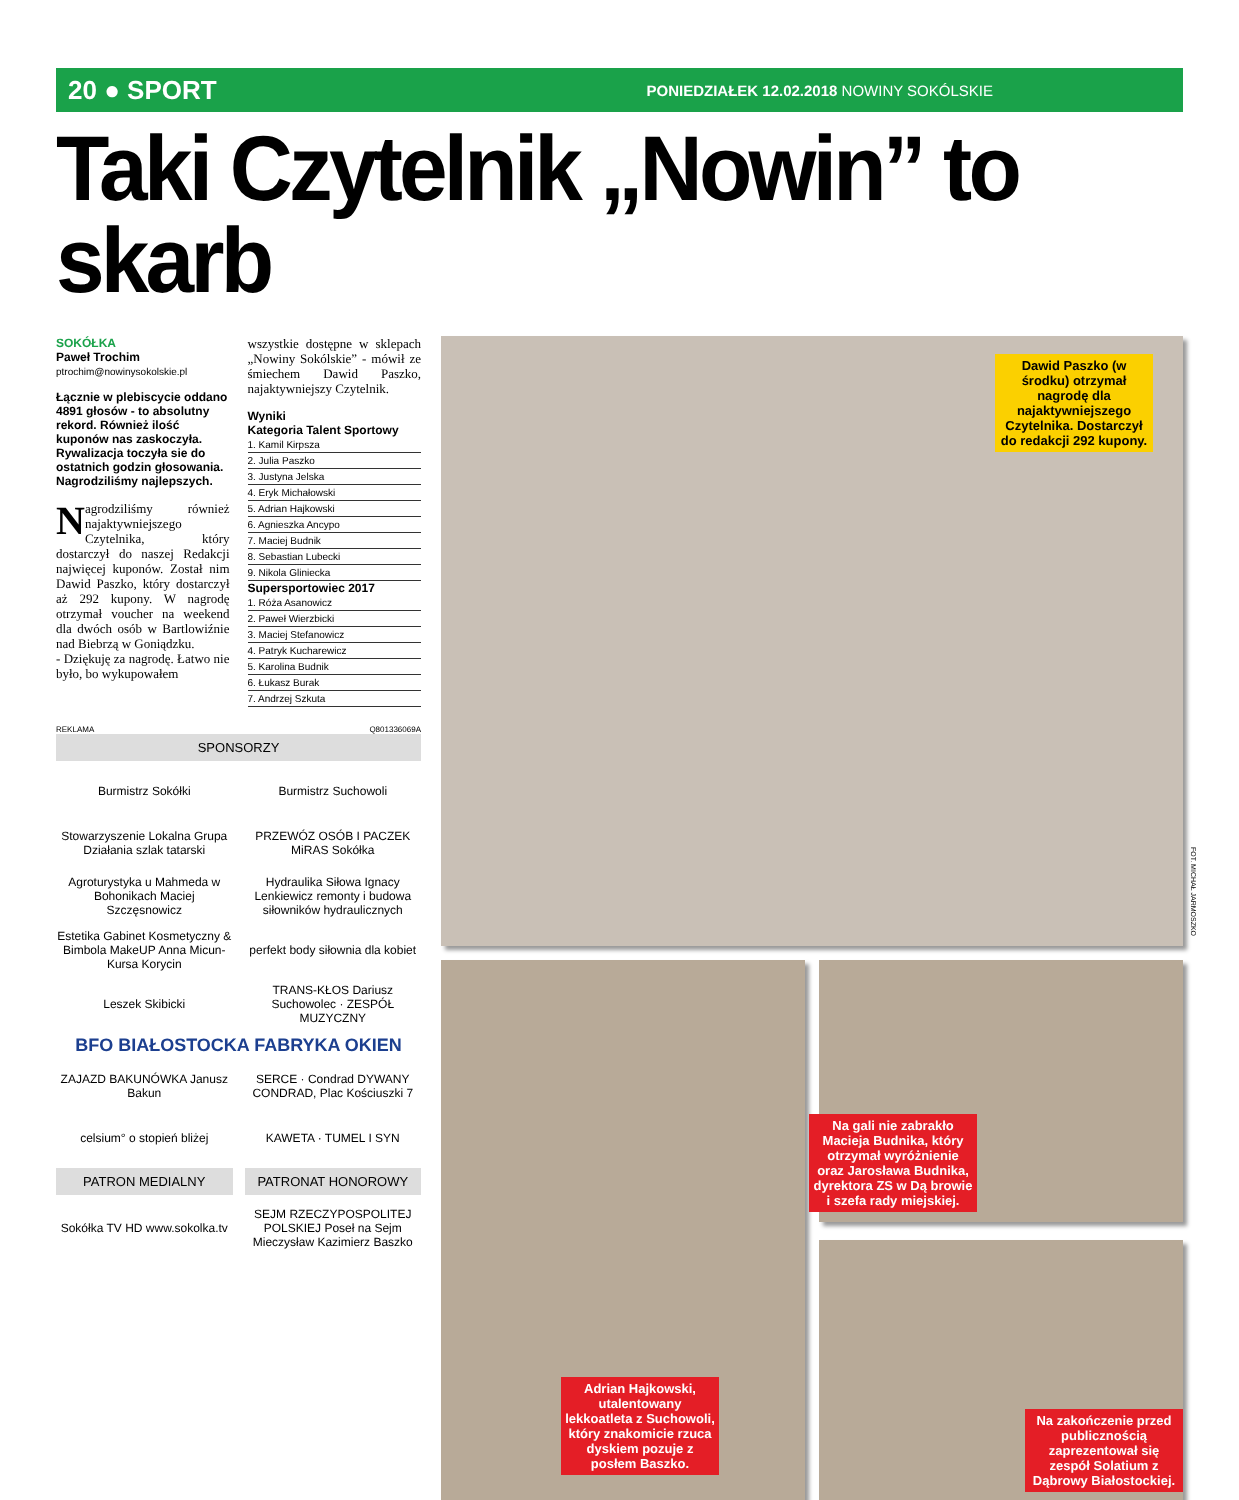20 ● SPORT PONIEDZIAŁEK 12.02.2018 NOWINY SOKÓLSKIE
Taki Czytelnik „Nowin” to skarb
SOKÓŁKA
Paweł Trochim
ptrochim@nowinysokolskie.pl
Łącznie w plebiscycie oddano 4891 głosów - to absolutny rekord. Również ilość kuponów nas zaskoczyła. Rywalizacja toczyła sie do ostatnich godzin głosowania. Nagrodziliśmy najlepszych.
Nagrodziliśmy również najaktywniejszego Czytelnika, który dostarczył do naszej Redakcji najwięcej kuponów. Został nim Dawid Paszko, który dostarczył aż 292 kupony. W nagrodę otrzymał voucher na weekend dla dwóch osób w Bartlowiźnie nad Biebrzą w Goniądzku.
- Dziękuję za nagrodę. Łatwo nie było, bo wykupowałem
wszystkie dostępne w sklepach „Nowiny Sokólskie” - mówił ze śmiechem Dawid Paszko, najaktywniejszy Czytelnik.
Wyniki
Kategoria Talent Sportowy
1. Kamil Kirpsza
2. Julia Paszko
3. Justyna Jelska
4. Eryk Michałowski
5. Adrian Hajkowski
6. Agnieszka Ancypo
7. Maciej Budnik
8. Sebastian Lubecki
9. Nikola Gliniecka
Supersportowiec 2017
1. Róża Asanowicz
2. Paweł Wierzbicki
3. Maciej Stefanowicz
4. Patryk Kucharewicz
5. Karolina Budnik
6. Łukasz Burak
7. Andrzej Szkuta
REKLAMA Q801336069A
SPONSORZY
Burmistrz Sokółki
Burmistrz Suchowoli
Stowarzyszenie Lokalna Grupa Działania szlak tatarski
PRZEWÓZ OSÓB I PACZEK MiRAS Sokółka
Agroturystyka u Mahmeda w Bohonikach Maciej Szczęsnowicz
Hydraulika Siłowa Ignacy Lenkiewicz remonty i budowa siłowników hydraulicznych
Estetika Gabinet Kosmetyczny & Bimbola MakeUP Anna Micun-Kursa Korycin
perfekt body siłownia dla kobiet
Leszek Skibicki
TRANS-KŁOS Dariusz Suchowolec · ZESPÓŁ MUZYCZNY
BFO BIAŁOSTOCKA FABRYKA OKIEN
ZAJAZD BAKUNÓWKA Janusz Bakun
SERCE · Condrad DYWANY CONDRAD, Plac Kościuszki 7
celsium° o stopień bliżej
KAWETA · TUMEL I SYN
PATRON MEDIALNY
PATRONAT HONOROWY
Sokółka TV HD www.sokolka.tv
SEJM RZECZYPOSPOLITEJ POLSKIEJ Poseł na Sejm Mieczysław Kazimierz Baszko
Dawid Paszko (w środku) otrzymał nagrodę dla najaktywniejszego Czytelnika. Dostarczył do redakcji 292 kupony.
FOT. MICHAŁ JARMOSZKO
Adrian Hajkowski, utalentowany lekkoatleta z Suchowoli, który znakomicie rzuca dyskiem pozuje z posłem Baszko.
Na gali nie zabrakło Macieja Budnika, który otrzymał wyróżnienie oraz Jarosława Budnika, dyrektora ZS w Dą browie i szefa rady miejskiej.
Na zakończenie przed publicznością zaprezentował się zespół Solatium z Dąbrowy Białostockiej.